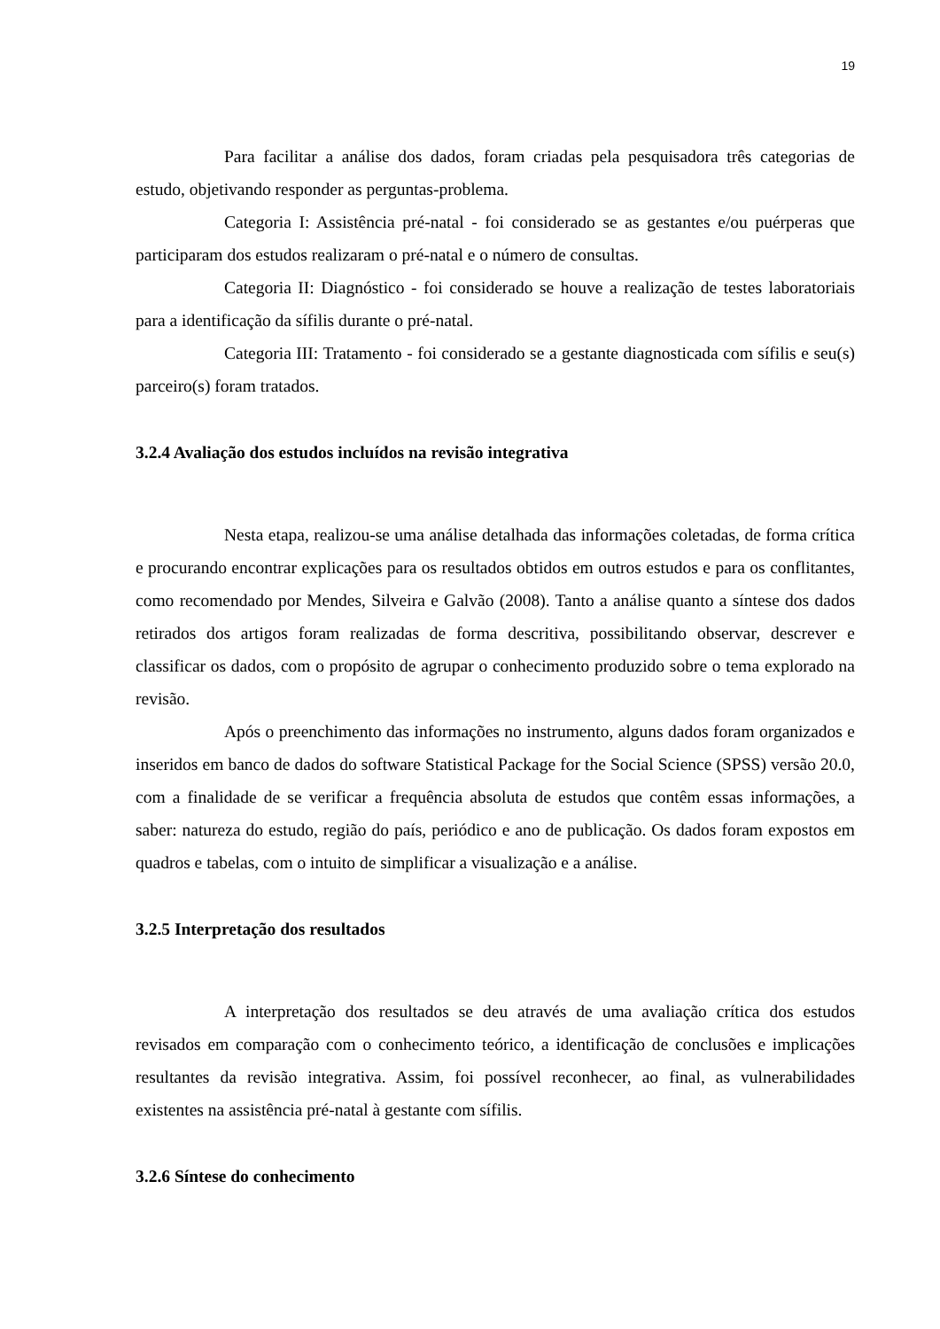19
Para facilitar a análise dos dados, foram criadas pela pesquisadora três categorias de estudo, objetivando responder as perguntas-problema.
Categoria I: Assistência pré-natal - foi considerado se as gestantes e/ou puérperas que participaram dos estudos realizaram o pré-natal e o número de consultas.
Categoria II: Diagnóstico - foi considerado se houve a realização de testes laboratoriais para a identificação da sífilis durante o pré-natal.
Categoria III: Tratamento - foi considerado se a gestante diagnosticada com sífilis e seu(s) parceiro(s) foram tratados.
3.2.4 Avaliação dos estudos incluídos na revisão integrativa
Nesta etapa, realizou-se uma análise detalhada das informações coletadas, de forma crítica e procurando encontrar explicações para os resultados obtidos em outros estudos e para os conflitantes, como recomendado por Mendes, Silveira e Galvão (2008). Tanto a análise quanto a síntese dos dados retirados dos artigos foram realizadas de forma descritiva, possibilitando observar, descrever e classificar os dados, com o propósito de agrupar o conhecimento produzido sobre o tema explorado na revisão.
Após o preenchimento das informações no instrumento, alguns dados foram organizados e inseridos em banco de dados do software Statistical Package for the Social Science (SPSS) versão 20.0, com a finalidade de se verificar a frequência absoluta de estudos que contêm essas informações, a saber: natureza do estudo, região do país, periódico e ano de publicação. Os dados foram expostos em quadros e tabelas, com o intuito de simplificar a visualização e a análise.
3.2.5 Interpretação dos resultados
A interpretação dos resultados se deu através de uma avaliação crítica dos estudos revisados em comparação com o conhecimento teórico, a identificação de conclusões e implicações resultantes da revisão integrativa. Assim, foi possível reconhecer, ao final, as vulnerabilidades existentes na assistência pré-natal à gestante com sífilis.
3.2.6 Síntese do conhecimento